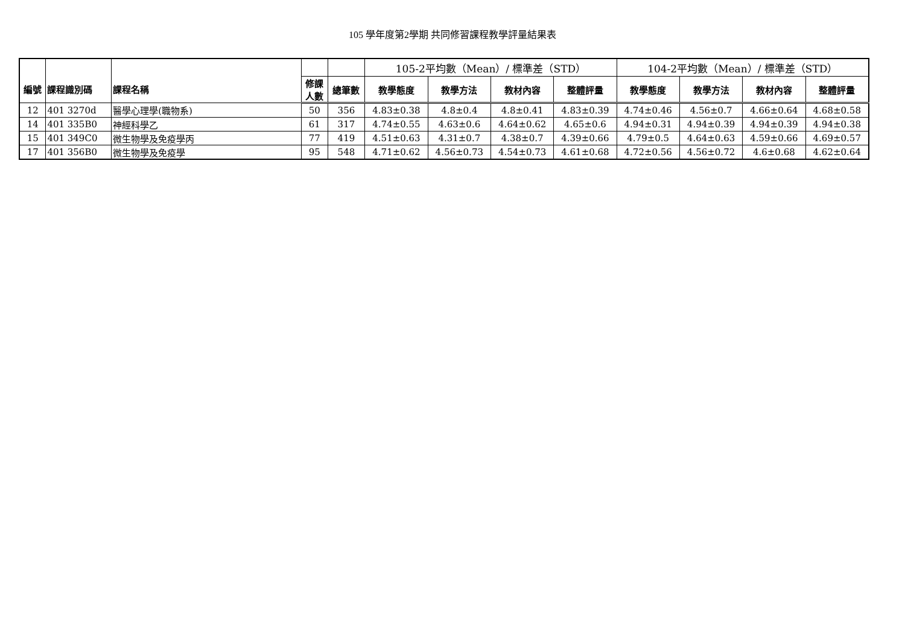105 學年度第2學期 共同修習課程教學評量結果表
| 編號 | 課程識別碼 | 課程名稱 | | | 105-2平均數（Mean）/ 標準差（STD） | | | | 104-2平均數（Mean）/ 標準差（STD） | | | |
| --- | --- | --- | --- | --- | --- | --- | --- | --- | --- | --- | --- | --- |
| | | | 修課 人數 | 總筆數 | 教學態度 | 教學方法 | 教材內容 | 整體評量 | 教學態度 | 教學方法 | 教材內容 | 整體評量 |
| 12 | 401 3270d | 醫學心理學(職物系) | 50 | 356 | 4.83±0.38 | 4.8±0.4 | 4.8±0.41 | 4.83±0.39 | 4.74±0.46 | 4.56±0.7 | 4.66±0.64 | 4.68±0.58 |
| 14 | 401 335B0 | 神經科學乙 | 61 | 317 | 4.74±0.55 | 4.63±0.6 | 4.64±0.62 | 4.65±0.6 | 4.94±0.31 | 4.94±0.39 | 4.94±0.39 | 4.94±0.38 |
| 15 | 401 349C0 | 微生物學及免疫學丙 | 77 | 419 | 4.51±0.63 | 4.31±0.7 | 4.38±0.7 | 4.39±0.66 | 4.79±0.5 | 4.64±0.63 | 4.59±0.66 | 4.69±0.57 |
| 17 | 401 356B0 | 微生物學及免疫學 | 95 | 548 | 4.71±0.62 | 4.56±0.73 | 4.54±0.73 | 4.61±0.68 | 4.72±0.56 | 4.56±0.72 | 4.6±0.68 | 4.62±0.64 |